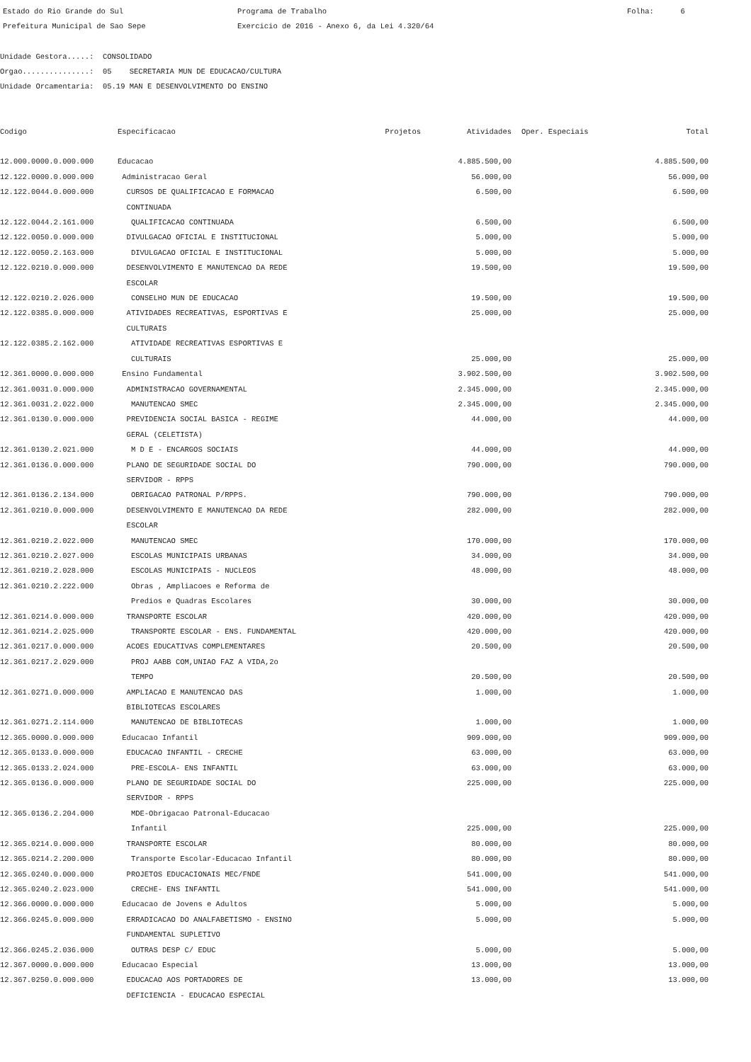Estado do Rio Grande do Sul Prefeitura Municipal de Sao Sepe
Programa de Trabalho Exercicio de 2016 - Anexo 6, da Lei 4.320/64
Folha: 6
Unidade Gestora.....: CONSOLIDADO Orgao...............: 05 SECRETARIA MUN DE EDUCACAO/CULTURA Unidade Orcamentaria: 05.19 MAN E DESENVOLVIMENTO DO ENSINO
| Codigo | Especificacao | Projetos | Atividades | Oper. Especiais | Total |
| --- | --- | --- | --- | --- | --- |
| 12.000.0000.0.000.000 | Educacao | | 4.885.500,00 | | 4.885.500,00 |
| 12.122.0000.0.000.000 | Administracao Geral | | 56.000,00 | | 56.000,00 |
| 12.122.0044.0.000.000 | CURSOS DE QUALIFICACAO E FORMACAO CONTINUADA | | 6.500,00 | | 6.500,00 |
| 12.122.0044.2.161.000 | QUALIFICACAO CONTINUADA | | 6.500,00 | | 6.500,00 |
| 12.122.0050.0.000.000 | DIVULGACAO OFICIAL E INSTITUCIONAL | | 5.000,00 | | 5.000,00 |
| 12.122.0050.2.163.000 | DIVULGACAO OFICIAL E INSTITUCIONAL | | 5.000,00 | | 5.000,00 |
| 12.122.0210.0.000.000 | DESENVOLVIMENTO E MANUTENCAO DA REDE ESCOLAR | | 19.500,00 | | 19.500,00 |
| 12.122.0210.2.026.000 | CONSELHO MUN DE EDUCACAO | | 19.500,00 | | 19.500,00 |
| 12.122.0385.0.000.000 | ATIVIDADES RECREATIVAS, ESPORTIVAS E CULTURAIS | | 25.000,00 | | 25.000,00 |
| 12.122.0385.2.162.000 | ATIVIDADE RECREATIVAS ESPORTIVAS E CULTURAIS | | 25.000,00 | | 25.000,00 |
| 12.361.0000.0.000.000 | Ensino Fundamental | | 3.902.500,00 | | 3.902.500,00 |
| 12.361.0031.0.000.000 | ADMINISTRACAO GOVERNAMENTAL | | 2.345.000,00 | | 2.345.000,00 |
| 12.361.0031.2.022.000 | MANUTENCAO SMEC | | 2.345.000,00 | | 2.345.000,00 |
| 12.361.0130.0.000.000 | PREVIDENCIA SOCIAL BASICA - REGIME GERAL (CELETISTA) | | 44.000,00 | | 44.000,00 |
| 12.361.0130.2.021.000 | M D E - ENCARGOS SOCIAIS | | 44.000,00 | | 44.000,00 |
| 12.361.0136.0.000.000 | PLANO DE SEGURIDADE SOCIAL DO SERVIDOR - RPPS | | 790.000,00 | | 790.000,00 |
| 12.361.0136.2.134.000 | OBRIGACAO PATRONAL P/RPPS. | | 790.000,00 | | 790.000,00 |
| 12.361.0210.0.000.000 | DESENVOLVIMENTO E MANUTENCAO DA REDE ESCOLAR | | 282.000,00 | | 282.000,00 |
| 12.361.0210.2.022.000 | MANUTENCAO SMEC | | 170.000,00 | | 170.000,00 |
| 12.361.0210.2.027.000 | ESCOLAS MUNICIPAIS URBANAS | | 34.000,00 | | 34.000,00 |
| 12.361.0210.2.028.000 | ESCOLAS MUNICIPAIS - NUCLEOS | | 48.000,00 | | 48.000,00 |
| 12.361.0210.2.222.000 | Obras , Ampliacoes e Reforma de Predios e Quadras Escolares | | 30.000,00 | | 30.000,00 |
| 12.361.0214.0.000.000 | TRANSPORTE ESCOLAR | | 420.000,00 | | 420.000,00 |
| 12.361.0214.2.025.000 | TRANSPORTE ESCOLAR - ENS. FUNDAMENTAL | | 420.000,00 | | 420.000,00 |
| 12.361.0217.0.000.000 | ACOES EDUCATIVAS COMPLEMENTARES | | 20.500,00 | | 20.500,00 |
| 12.361.0217.2.029.000 | PROJ AABB COM,UNIAO FAZ A VIDA,2o TEMPO | | 20.500,00 | | 20.500,00 |
| 12.361.0271.0.000.000 | AMPLIACAO E MANUTENCAO DAS BIBLIOTECAS ESCOLARES | | 1.000,00 | | 1.000,00 |
| 12.361.0271.2.114.000 | MANUTENCAO DE BIBLIOTECAS | | 1.000,00 | | 1.000,00 |
| 12.365.0000.0.000.000 | Educacao Infantil | | 909.000,00 | | 909.000,00 |
| 12.365.0133.0.000.000 | EDUCACAO INFANTIL - CRECHE | | 63.000,00 | | 63.000,00 |
| 12.365.0133.2.024.000 | PRE-ESCOLA- ENS INFANTIL | | 63.000,00 | | 63.000,00 |
| 12.365.0136.0.000.000 | PLANO DE SEGURIDADE SOCIAL DO SERVIDOR - RPPS | | 225.000,00 | | 225.000,00 |
| 12.365.0136.2.204.000 | MDE-Obrigacao Patronal-Educacao Infantil | | 225.000,00 | | 225.000,00 |
| 12.365.0214.0.000.000 | TRANSPORTE ESCOLAR | | 80.000,00 | | 80.000,00 |
| 12.365.0214.2.200.000 | Transporte Escolar-Educacao Infantil | | 80.000,00 | | 80.000,00 |
| 12.365.0240.0.000.000 | PROJETOS EDUCACIONAIS MEC/FNDE | | 541.000,00 | | 541.000,00 |
| 12.365.0240.2.023.000 | CRECHE- ENS INFANTIL | | 541.000,00 | | 541.000,00 |
| 12.366.0000.0.000.000 | Educacao de Jovens e Adultos | | 5.000,00 | | 5.000,00 |
| 12.366.0245.0.000.000 | ERRADICACAO DO ANALFABETISMO - ENSINO FUNDAMENTAL SUPLETIVO | | 5.000,00 | | 5.000,00 |
| 12.366.0245.2.036.000 | OUTRAS DESP C/ EDUC | | 5.000,00 | | 5.000,00 |
| 12.367.0000.0.000.000 | Educacao Especial | | 13.000,00 | | 13.000,00 |
| 12.367.0250.0.000.000 | EDUCACAO AOS PORTADORES DE DEFICIENCIA - EDUCACAO ESPECIAL | | 13.000,00 | | 13.000,00 |